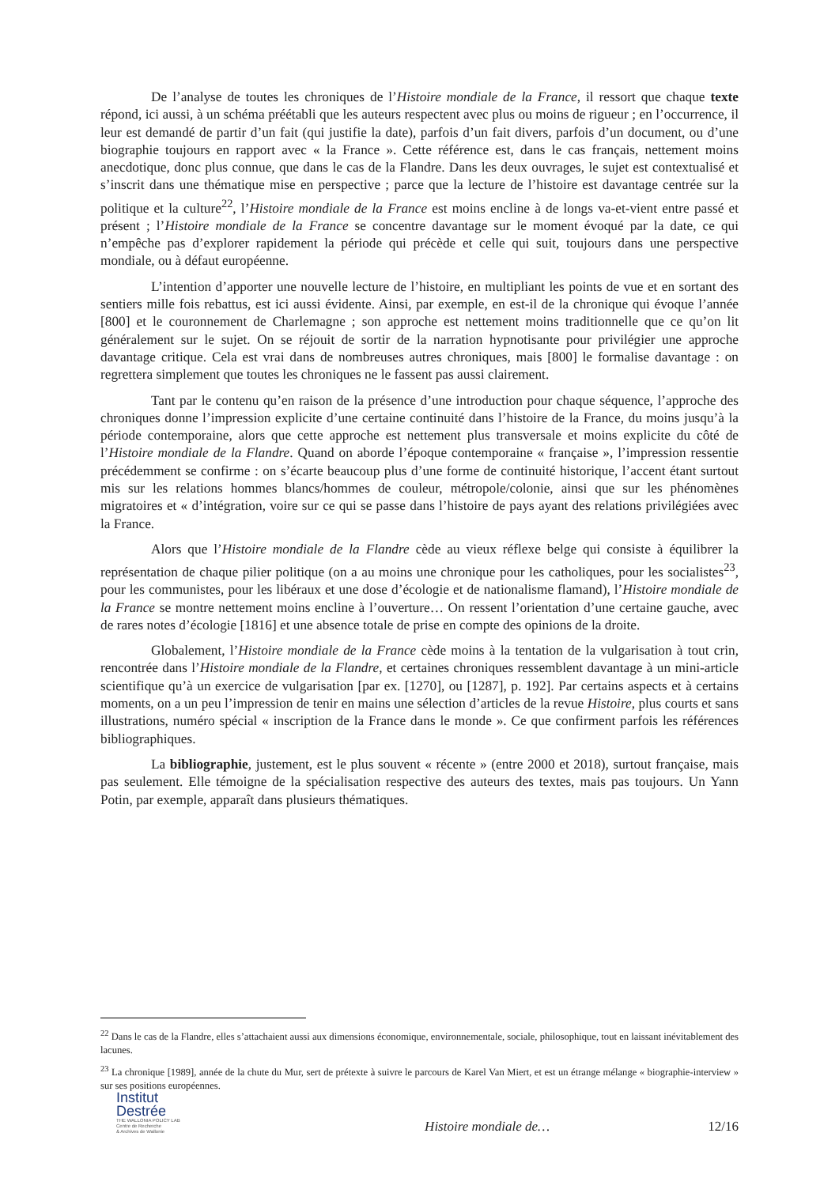De l’analyse de toutes les chroniques de l’Histoire mondiale de la France, il ressort que chaque texte répond, ici aussi, à un schéma préétabli que les auteurs respectent avec plus ou moins de rigueur ; en l’occurrence, il leur est demandé de partir d’un fait (qui justifie la date), parfois d’un fait divers, parfois d’un document, ou d’une biographie toujours en rapport avec « la France ». Cette référence est, dans le cas français, nettement moins anecdotique, donc plus connue, que dans le cas de la Flandre. Dans les deux ouvrages, le sujet est contextualisé et s’inscrit dans une thématique mise en perspective ; parce que la lecture de l’histoire est davantage centrée sur la politique et la culture<sup>22</sup>, l’Histoire mondiale de la France est moins encline à de longs va-et-vient entre passé et présent ; l’Histoire mondiale de la France se concentre davantage sur le moment évoqué par la date, ce qui n’empêche pas d’explorer rapidement la période qui précède et celle qui suit, toujours dans une perspective mondiale, ou à défaut européenne.
L’intention d’apporter une nouvelle lecture de l’histoire, en multipliant les points de vue et en sortant des sentiers mille fois rebattus, est ici aussi évidente. Ainsi, par exemple, en est-il de la chronique qui évoque l’année [800] et le couronnement de Charlemagne ; son approche est nettement moins traditionnelle que ce qu’on lit généralement sur le sujet. On se réjouit de sortir de la narration hypnotisante pour privilégier une approche davantage critique. Cela est vrai dans de nombreuses autres chroniques, mais [800] le formalise davantage : on regrettera simplement que toutes les chroniques ne le fassent pas aussi clairement.
Tant par le contenu qu’en raison de la présence d’une introduction pour chaque séquence, l’approche des chroniques donne l’impression explicite d’une certaine continuité dans l’histoire de la France, du moins jusqu’à la période contemporaine, alors que cette approche est nettement plus transversale et moins explicite du côté de l’Histoire mondiale de la Flandre. Quand on aborde l’époque contemporaine « française », l’impression ressentie précédemment se confirme : on s’écarte beaucoup plus d’une forme de continuité historique, l’accent étant surtout mis sur les relations hommes blancs/hommes de couleur, métropole/colonie, ainsi que sur les phénomènes migratoires et « d’intégration, voire sur ce qui se passe dans l’histoire de pays ayant des relations privilégiées avec la France.
Alors que l’Histoire mondiale de la Flandre cède au vieux réflexe belge qui consiste à équilibrer la représentation de chaque pilier politique (on a au moins une chronique pour les catholiques, pour les socialistes<sup>23</sup>, pour les communistes, pour les libéraux et une dose d’écologie et de nationalisme flamand), l’Histoire mondiale de la France se montre nettement moins encline à l’ouverture… On ressent l’orientation d’une certaine gauche, avec de rares notes d’écologie [1816] et une absence totale de prise en compte des opinions de la droite.
Globalement, l’Histoire mondiale de la France cède moins à la tentation de la vulgarisation à tout crin, rencontrée dans l’Histoire mondiale de la Flandre, et certaines chroniques ressemblent davantage à un mini-article scientifique qu’à un exercice de vulgarisation [par ex. [1270], ou [1287], p. 192]. Par certains aspects et à certains moments, on a un peu l’impression de tenir en mains une sélection d’articles de la revue Histoire, plus courts et sans illustrations, numéro spécial « inscription de la France dans le monde ». Ce que confirment parfois les références bibliographiques.
La bibliographie, justement, est le plus souvent « récente » (entre 2000 et 2018), surtout française, mais pas seulement. Elle témoigne de la spécialisation respective des auteurs des textes, mais pas toujours. Un Yann Potin, par exemple, apparaît dans plusieurs thématiques.
<sup>22</sup> Dans le cas de la Flandre, elles s’attachaient aussi aux dimensions économique, environnementale, sociale, philosophique, tout en laissant inévitablement des lacunes.
<sup>23</sup> La chronique [1989], année de la chute du Mur, sert de prétexte à suivre le parcours de Karel Van Miert, et est un étrange mélange « biographie-interview » sur ses positions européennes.
Institut
Destrée
THE WALLONIA POLICY LAB
Centre de Recherche
& Archives de Wallonie
Histoire mondiale de…
12/16